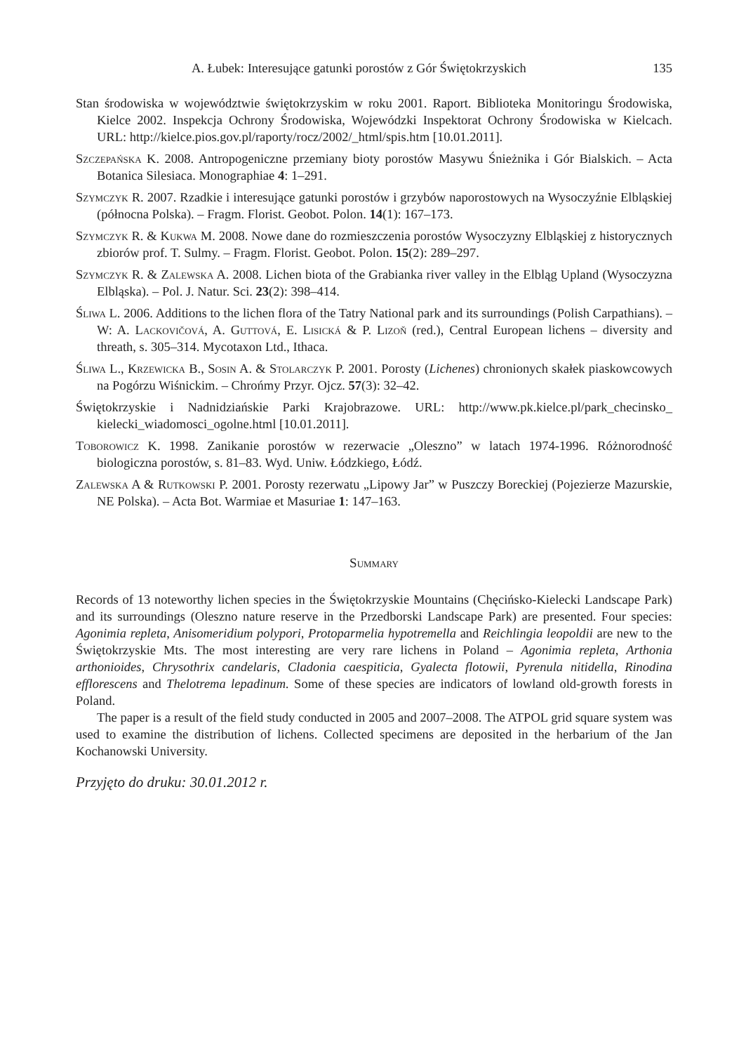A. Łubek: Interesujące gatunki porostów z Gór Świętokrzyskich 135
Stan środowiska w województwie świętokrzyskim w roku 2001. Raport. Biblioteka Monitoringu Środowiska, Kielce 2002. Inspekcja Ochrony Środowiska, Wojewódzki Inspektorat Ochrony Środowiska w Kielcach. URL: http://kielce.pios.gov.pl/raporty/rocz/2002/_html/spis.htm [10.01.2011].
Szczepańska K. 2008. Antropogeniczne przemiany bioty porostów Masywu Śnieżnika i Gór Bialskich. – Acta Botanica Silesiaca. Monographiae 4: 1–291.
Szymczyk R. 2007. Rzadkie i interesujące gatunki porostów i grzybów naporostowych na Wysoczyźnie Elbląskiej (północna Polska). – Fragm. Florist. Geobot. Polon. 14(1): 167–173.
Szymczyk R. & Kukwa M. 2008. Nowe dane do rozmieszczenia porostów Wysoczyzny Elbląskiej z historycznych zbiorów prof. T. Sulmy. – Fragm. Florist. Geobot. Polon. 15(2): 289–297.
Szymczyk R. & Zalewska A. 2008. Lichen biota of the Grabianka river valley in the Elbląg Upland (Wysoczyzna Elbląska). – Pol. J. Natur. Sci. 23(2): 398–414.
Śliwa L. 2006. Additions to the lichen flora of the Tatry National park and its surroundings (Polish Carpathians). – W: A. Lackovičová, A. Guttová, E. Lisická & P. Lizoň (red.), Central European lichens – diversity and threath, s. 305–314. Mycotaxon Ltd., Ithaca.
Śliwa L., Krzewicka B., Sosin A. & Stolarczyk P. 2001. Porosty (Lichenes) chronionych skałek piaskowcowych na Pogórzu Wiśnickim. – Chrońmy Przyr. Ojcz. 57(3): 32–42.
Świętokrzyskie i Nadnidziańskie Parki Krajobrazowe. URL: http://www.pk.kielce.pl/park_checinsko_ kielecki_wiadomosci_ogolne.html [10.01.2011].
Toborowicz K. 1998. Zanikanie porostów w rezerwacie „Oleszno” w latach 1974-1996. Różnorodność biologiczna porostów, s. 81–83. Wyd. Uniw. Łódzkiego, Łódź.
Zalewska A & Rutkowski P. 2001. Porosty rezerwatu „Lipowy Jar” w Puszczy Boreckiej (Pojezierze Mazurskie, NE Polska). – Acta Bot. Warmiae et Masuriae 1: 147–163.
Summary
Records of 13 noteworthy lichen species in the Świętokrzyskie Mountains (Chęcińsko-Kielecki Landscape Park) and its surroundings (Oleszno nature reserve in the Przedborski Landscape Park) are presented. Four species: Agonimia repleta, Anisomeridium polypori, Protoparmelia hypotremella and Reichlingia leopoldii are new to the Świętokrzyskie Mts. The most interesting are very rare lichens in Poland – Agonimia repleta, Arthonia arthonioides, Chrysothrix candelaris, Cladonia caespiticia, Gyalecta flotowii, Pyrenula nitidella, Rinodina efflorescens and Thelotrema lepadinum. Some of these species are indicators of lowland old-growth forests in Poland.
The paper is a result of the field study conducted in 2005 and 2007–2008. The ATPOL grid square system was used to examine the distribution of lichens. Collected specimens are deposited in the herbarium of the Jan Kochanowski University.
Przyjęto do druku: 30.01.2012 r.